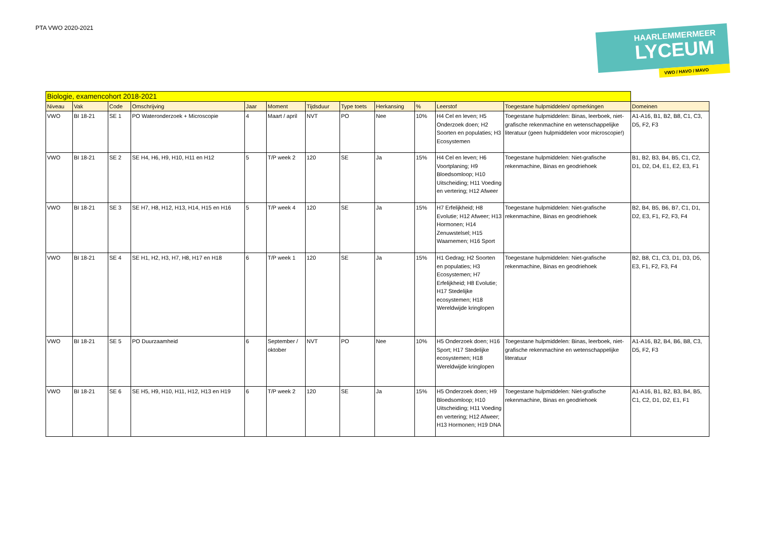PTA VWO 2020-2021
HAARLEMMERMEER
LYCEUM
VWO / HAVO / MAVO
| Biologie, examencohort 2018-2021 | | | | | | | | | | | | |
| Niveau | Vak | Code | Omschrijving | Jaar | Moment | Tijdsduur | Type toets | Herkansing | % | Leerstof | Toegestane hulpmiddelen/ opmerkingen | Domeinen |
| VWO | BI 18-21 | SE 1 | PO Wateronderzoek + Microscopie | 4 | Maart / april | NVT | PO | Nee | 10% | H4 Cel en leven; H5 Onderzoek doen; H2 Soorten en populaties; H3 Ecosystemen | Toegestane hulpmiddelen: Binas, leerboek, niet-grafische rekenmachine en wetenschappelijke literatuur (geen hulpmiddelen voor microscopie!) | A1-A16, B1, B2, B8, C1, C3, D5, F2, F3 |
| VWO | BI 18-21 | SE 2 | SE H4, H6, H9, H10, H11 en H12 | 5 | T/P week 2 | 120 | SE | Ja | 15% | H4 Cel en leven; H6 Voortplaning; H9 Bloedsomloop; H10 Uitscheiding; H11 Voeding en vertering; H12 Afweer | Toegestane hulpmiddelen: Niet-grafische rekenmachine, Binas en geodriehoek | B1, B2, B3, B4, B5, C1, C2, D1, D2, D4, E1, E2, E3, F1 |
| VWO | BI 18-21 | SE 3 | SE H7, H8, H12, H13, H14, H15 en H16 | 5 | T/P week 4 | 120 | SE | Ja | 15% | H7 Erfelijkheid; H8 Evolutie; H12 Afweer; H13 Hormonen; H14 Zenuwstelsel; H15 Waarnemen; H16 Sport | Toegestane hulpmiddelen: Niet-grafische rekenmachine, Binas en geodriehoek | B2, B4, B5, B6, B7, C1, D1, D2, E3, F1, F2, F3, F4 |
| VWO | BI 18-21 | SE 4 | SE H1, H2, H3, H7, H8, H17 en H18 | 6 | T/P week 1 | 120 | SE | Ja | 15% | H1 Gedrag; H2 Soorten en populaties; H3 Ecosystemen; H7 Erfelijkheid; H8 Evolutie; H17 Stedelijke ecosystemen; H18 Wereldwijde kringlopen | Toegestane hulpmiddelen: Niet-grafische rekenmachine, Binas en geodriehoek | B2, B8, C1, C3, D1, D3, D5, E3, F1, F2, F3, F4 |
| VWO | BI 18-21 | SE 5 | PO Duurzaamheid | 6 | September / oktober | NVT | PO | Nee | 10% | H5 Onderzoek doen; H16 Sport; H17 Stedelijke ecosystemen; H18 Wereldwijde kringlopen | Toegestane hulpmiddelen: Binas, leerboek, niet-grafische rekenmachine en wetenschappelijke literatuur | A1-A16, B2, B4, B6, B8, C3, D5, F2, F3 |
| VWO | BI 18-21 | SE 6 | SE H5, H9, H10, H11, H12, H13 en H19 | 6 | T/P week 2 | 120 | SE | Ja | 15% | H5 Onderzoek doen; H9 Bloedsomloop; H10 Uitscheiding; H11 Voeding en vertering; H12 Afweer; H13 Hormonen; H19 DNA | Toegestane hulpmiddelen: Niet-grafische rekenmachine, Binas en geodriehoek | A1-A16, B1, B2, B3, B4, B5, C1, C2, D1, D2, E1, F1 |